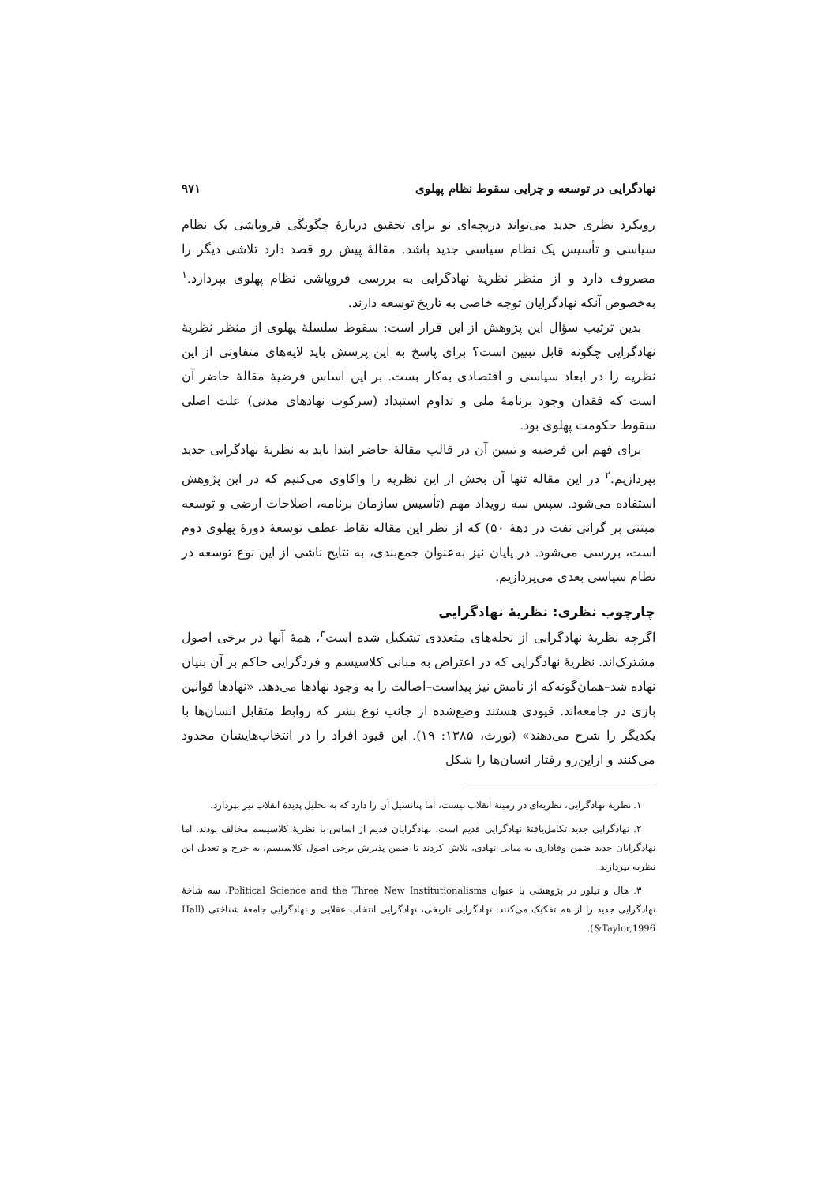نهادگرایی در توسعه و چرایی سقوط نظام پهلوی ۹۷۱
رویکرد نظری جدید می‌تواند دریچه‌ای نو برای تحقیق دربارهٔ چگونگی فروپاشی یک نظام سیاسی و تأسیس یک نظام سیاسی جدید باشد. مقالهٔ پیش رو قصد دارد تلاشی دیگر را مصروف دارد و از منظر نظریهٔ نهادگرایی به بررسی فروپاشی نظام پهلوی بپردازد.<sup>۱</sup> به‌خصوص آنکه نهادگرایان توجه خاصی به تاریخ توسعه دارند.
بدین ترتیب سؤال این پژوهش از این قرار است: سقوط سلسلهٔ پهلوی از منظر نظریهٔ نهادگرایی چگونه قابل تبیین است؟ برای پاسخ به این پرسش باید لایه‌های متفاوتی از این نظریه را در ابعاد سیاسی و اقتصادی به‌کار بست. بر این اساس فرضیهٔ مقالهٔ حاضر آن است که فقدان وجود برنامهٔ ملی و تداوم استبداد (سرکوب نهادهای مدنی) علت اصلی سقوط حکومت پهلوی بود.
برای فهم این فرضیه و تبیین آن در قالب مقالهٔ حاضر ابتدا باید به نظریهٔ نهادگرایی جدید بپردازیم.<sup>۲</sup> در این مقاله تنها آن بخش از این نظریه را واکاوی می‌کنیم که در این پژوهش استفاده می‌شود. سپس سه رویداد مهم (تأسیس سازمان برنامه، اصلاحات ارضی و توسعه مبتنی بر گرانی نفت در دههٔ ۵۰) که از نظر این مقاله نقاط عطف توسعهٔ دورهٔ پهلوی دوم است، بررسی می‌شود. در پایان نیز به‌عنوان جمع‌بندی، به نتایج ناشی از این نوع توسعه در نظام سیاسی بعدی می‌پردازیم.
چارچوب نظری: نظریهٔ نهادگرایی
اگرچه نظریهٔ نهادگرایی از نحله‌های متعددی تشکیل شده است<sup>۳</sup>، همهٔ آنها در برخی اصول مشترک‌اند. نظریهٔ نهادگرایی که در اعتراض به مبانی کلاسیسم و فردگرایی حاکم بر آن بنیان نهاده شد–همان‌گونه‌که از نامش نیز پیداست–اصالت را به وجود نهادها می‌دهد. «نهادها قوانین بازی در جامعه‌اند. قیودی هستند وضع‌شده از جانب نوع بشر که روابط متقابل انسان‌ها با یکدیگر را شرح می‌دهند» (نورث، ۱۳۸۵: ۱۹). این قیود افراد را در انتخاب‌هایشان محدود می‌کنند و ازاین‌رو رفتار انسان‌ها را شکل
۱. نظریهٔ نهادگرایی، نظریه‌ای در زمینهٔ انقلاب نیست، اما پتانسیل آن را دارد که به تحلیل پدیدهٔ انقلاب نیز بپردازد.
۲. نهادگرایی جدید تکامل‌یافتهٔ نهادگرایی قدیم است. نهادگرایان قدیم از اساس با نظریهٔ کلاسیسم مخالف بودند. اما نهادگرایان جدید ضمن وفاداری به مبانی نهادی، تلاش کردند تا ضمن پذیرش برخی اصول کلاسیسم، به جرح و تعدیل این نظریه بپردازند.
۳. هال و تیلور در پژوهشی با عنوان Political Science and the Three New Institutionalisms، سه شاخهٔ نهادگرایی جدید را از هم تفکیک می‌کنند: نهادگرایی تاریخی، نهادگرایی انتخاب عقلایی و نهادگرایی جامعهٔ شناختی (Hall &Taylor,1996).